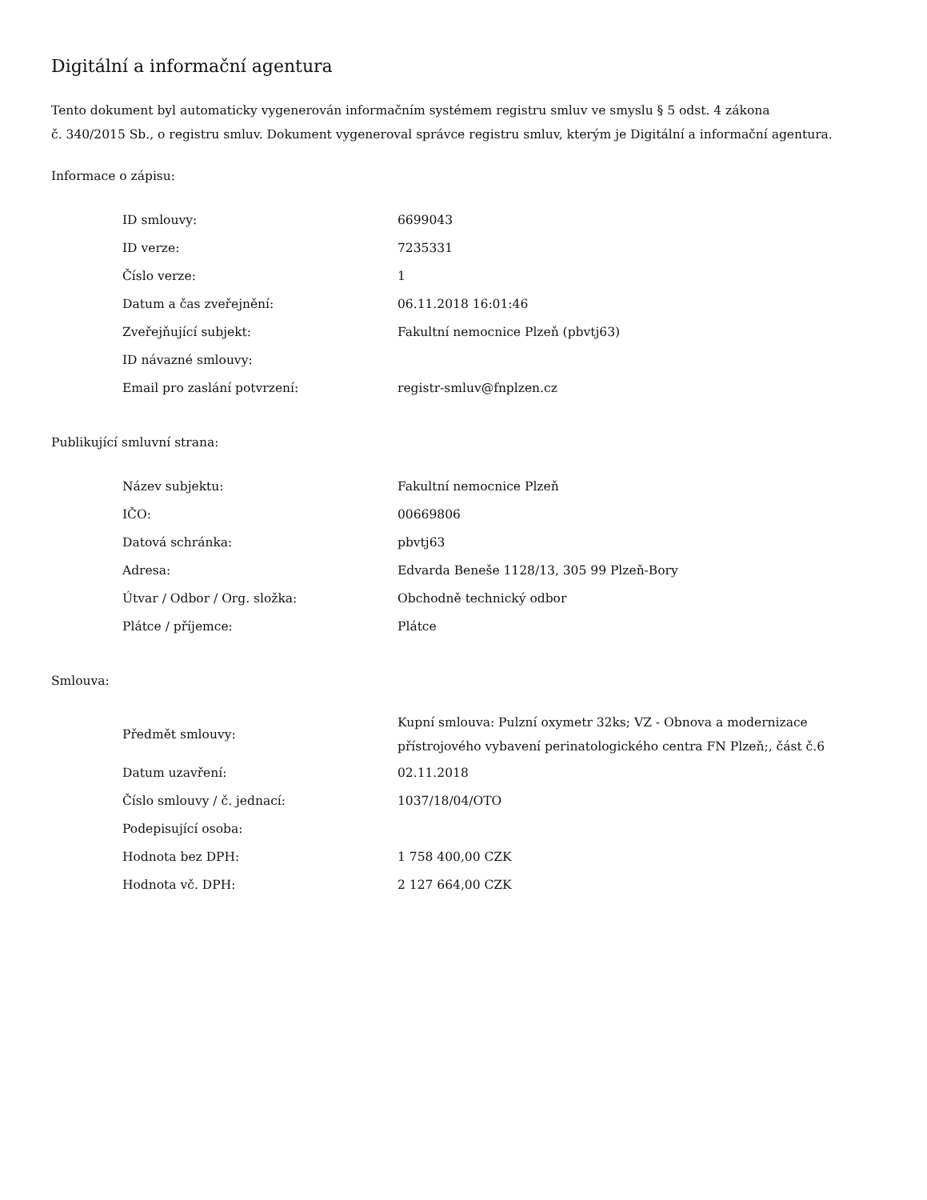Digitální a informační agentura
Tento dokument byl automaticky vygenerován informačním systémem registru smluv ve smyslu § 5 odst. 4 zákona
č. 340/2015 Sb., o registru smluv. Dokument vygeneroval správce registru smluv, kterým je Digitální a informační agentura.
Informace o zápisu:
| ID smlouvy: | 6699043 |
| ID verze: | 7235331 |
| Číslo verze: | 1 |
| Datum a čas zveřejnění: | 06.11.2018 16:01:46 |
| Zveřejňující subjekt: | Fakultní nemocnice Plzeň (pbvtj63) |
| ID návazné smlouvy: | |
| Email pro zaslání potvrzení: | registr-smluv@fnplzen.cz |
Publikující smluvní strana:
| Název subjektu: | Fakultní nemocnice Plzeň |
| IČO: | 00669806 |
| Datová schránka: | pbvtj63 |
| Adresa: | Edvarda Beneše 1128/13, 305 99 Plzeň-Bory |
| Útvar / Odbor / Org. složka: | Obchodně technický odbor |
| Plátce / příjemce: | Plátce |
Smlouva:
| Předmět smlouvy: | Kupní smlouva: Pulzní oxymetr 32ks; VZ - Obnova a modernizace přístrojového vybavení perinatologického centra FN Plzeň;, část č.6 |
| Datum uzavření: | 02.11.2018 |
| Číslo smlouvy / č. jednací: | 1037/18/04/OTO |
| Podepisující osoba: | |
| Hodnota bez DPH: | 1 758 400,00 CZK |
| Hodnota vč. DPH: | 2 127 664,00 CZK |